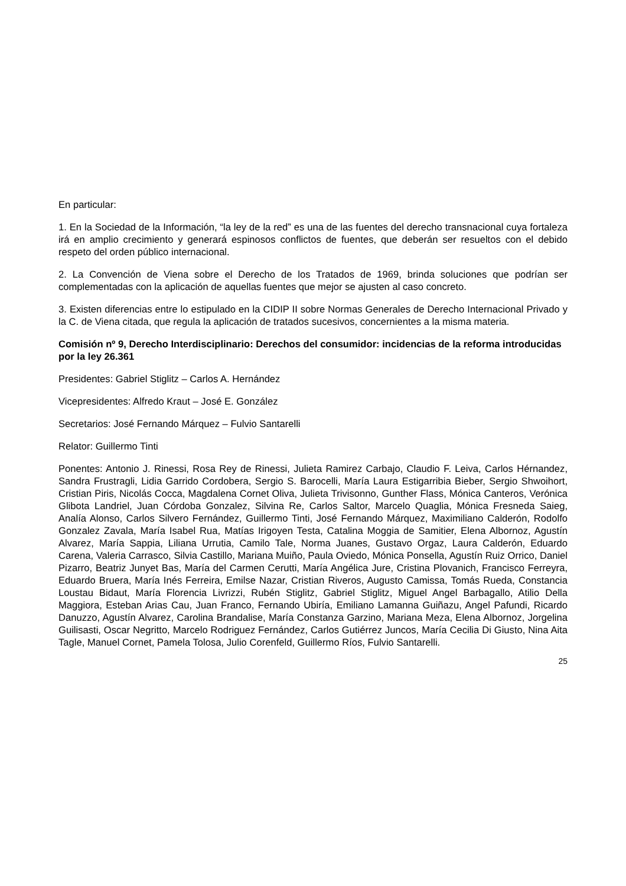En particular:
1. En la Sociedad de la Información, “la ley de la red” es una de las fuentes del derecho transnacional cuya fortaleza irá en amplio crecimiento y generará espinosos conflictos de fuentes, que deberán ser resueltos con el debido respeto del orden público internacional.
2. La Convención de Viena sobre el Derecho de los Tratados de 1969, brinda soluciones que podrían ser complementadas con la aplicación de aquellas fuentes que mejor se ajusten al caso concreto.
3. Existen diferencias entre lo estipulado en la CIDIP II sobre Normas Generales de Derecho Internacional Privado y la C. de Viena citada, que regula la aplicación de tratados sucesivos, concernientes a la misma materia.
Comisión nº 9, Derecho Interdisciplinario: Derechos del consumidor: incidencias de la reforma introducidas por la ley 26.361
Presidentes: Gabriel Stiglitz – Carlos A. Hernández
Vicepresidentes: Alfredo Kraut – José E. González
Secretarios: José Fernando Márquez – Fulvio Santarelli
Relator: Guillermo Tinti
Ponentes: Antonio J. Rinessi, Rosa Rey de Rinessi, Julieta Ramirez Carbajo, Claudio F. Leiva, Carlos Hérnandez, Sandra Frustragli, Lidia Garrido Cordobera, Sergio S. Barocelli, María Laura Estigarribia Bieber, Sergio Shwoihort, Cristian Piris, Nicolás Cocca, Magdalena Cornet Oliva, Julieta Trivisonno, Gunther Flass, Mónica Canteros, Verónica Glibota Landriel, Juan Córdoba Gonzalez, Silvina Re, Carlos Saltor, Marcelo Quaglia, Mónica Fresneda Saieg, Analía Alonso, Carlos Silvero Fernández, Guillermo Tinti, José Fernando Márquez, Maximiliano Calderón, Rodolfo Gonzalez Zavala, María Isabel Rua, Matías Irigoyen Testa, Catalina Moggia de Samitier, Elena Albornoz, Agustín Alvarez, María Sappia, Liliana Urrutia, Camilo Tale, Norma Juanes, Gustavo Orgaz, Laura Calderón, Eduardo Carena, Valeria Carrasco, Silvia Castillo, Mariana Muiño, Paula Oviedo, Mónica Ponsella, Agustín Ruiz Orrico, Daniel Pizarro, Beatriz Junyet Bas, María del Carmen Cerutti, María Angélica Jure, Cristina Plovanich, Francisco Ferreyra, Eduardo Bruera, María Inés Ferreira, Emilse Nazar, Cristian Riveros, Augusto Camissa, Tomás Rueda, Constancia Loustau Bidaut, María Florencia Livrizzi, Rubén Stiglitz, Gabriel Stiglitz, Miguel Angel Barbagallo, Atilio Della Maggiora, Esteban Arias Cau, Juan Franco, Fernando Ubiría, Emiliano Lamanna Guiñazu, Angel Pafundi, Ricardo Danuzzo, Agustín Alvarez, Carolina Brandalise, María Constanza Garzino, Mariana Meza, Elena Albornoz, Jorgelina Guilisasti, Oscar Negritto, Marcelo Rodriguez Fernández, Carlos Gutiérrez Juncos, María Cecilia Di Giusto, Nina Aita Tagle, Manuel Cornet, Pamela Tolosa, Julio Corenfeld, Guillermo Ríos, Fulvio Santarelli.
25